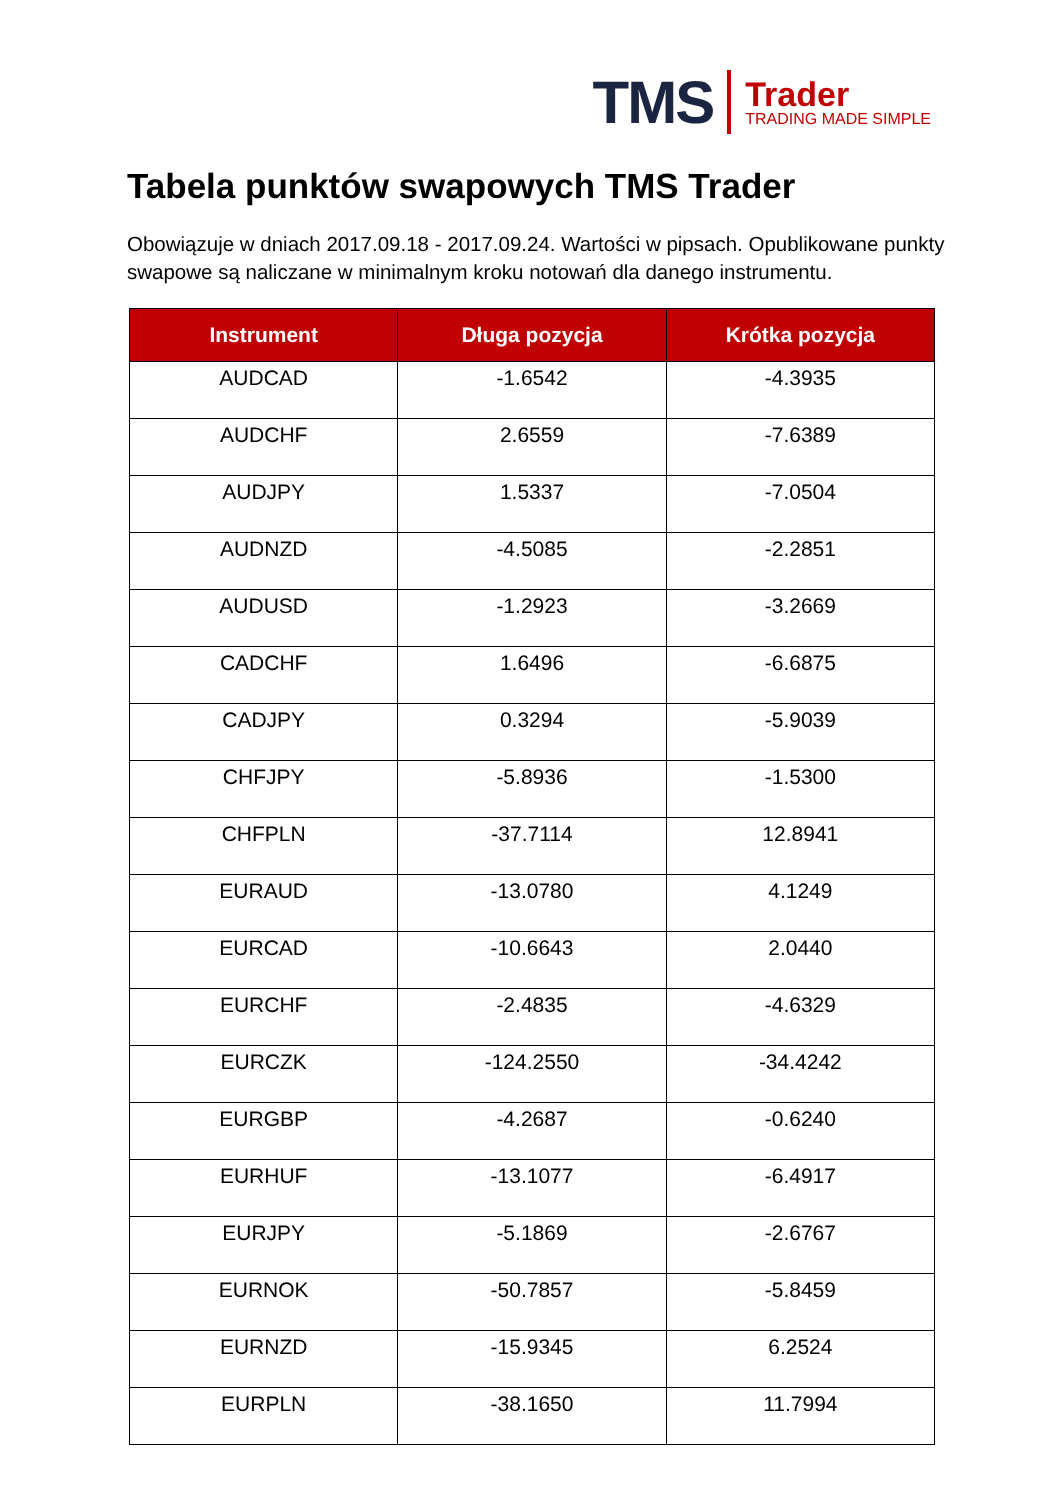TMS
Trader
TRADING MADE SIMPLE
Tabela punktów swapowych TMS Trader
Obowiązuje w dniach 2017.09.18 - 2017.09.24. Wartości w pipsach. Opublikowane punkty swapowe są naliczane w minimalnym kroku notowań dla danego instrumentu.
| Instrument | Długa pozycja | Krótka pozycja |
| --- | --- | --- |
| AUDCAD | -1.6542 | -4.3935 |
| AUDCHF | 2.6559 | -7.6389 |
| AUDJPY | 1.5337 | -7.0504 |
| AUDNZD | -4.5085 | -2.2851 |
| AUDUSD | -1.2923 | -3.2669 |
| CADCHF | 1.6496 | -6.6875 |
| CADJPY | 0.3294 | -5.9039 |
| CHFJPY | -5.8936 | -1.5300 |
| CHFPLN | -37.7114 | 12.8941 |
| EURAUD | -13.0780 | 4.1249 |
| EURCAD | -10.6643 | 2.0440 |
| EURCHF | -2.4835 | -4.6329 |
| EURCZK | -124.2550 | -34.4242 |
| EURGBP | -4.2687 | -0.6240 |
| EURHUF | -13.1077 | -6.4917 |
| EURJPY | -5.1869 | -2.6767 |
| EURNOK | -50.7857 | -5.8459 |
| EURNZD | -15.9345 | 6.2524 |
| EURPLN | -38.1650 | 11.7994 |